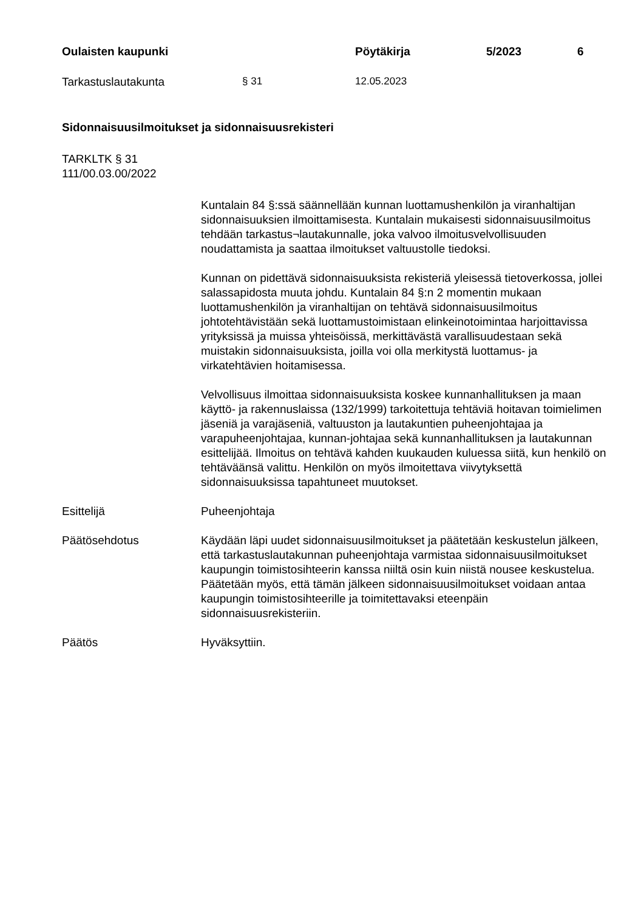Oulaisten kaupunki Pöytäkirja 5/2023 6
Tarkastuslautakunta § 31 12.05.2023
Sidonnaisuusilmoitukset ja sidonnaisuusrekisteri
TARKLTK § 31
111/00.03.00/2022
Kuntalain 84 §:ssä säännellään kunnan luottamushenkilön ja viranhaltijan sidonnaisuuksien ilmoittamisesta. Kuntalain mukaisesti sidonnaisuusilmoitus tehdään tarkastus¬lautakunnalle, joka valvoo ilmoitusvelvollisuuden noudattamista ja saattaa ilmoitukset valtuustolle tiedoksi.
Kunnan on pidettävä sidonnaisuuksista rekisteriä yleisessä tietoverkossa, jollei salassapidosta muuta johdu. Kuntalain 84 §:n 2 momentin mukaan luottamushenkilön ja viranhaltijan on tehtävä sidonnaisuusilmoitus johtotehtävistään sekä luottamustoimistaan elinkeinotoimintaa harjoittavissa yrityksissä ja muissa yhteisöissä, merkittävästä varallisuudestaan sekä muistakin sidonnaisuuksista, joilla voi olla merkitystä luottamus- ja virkatehtävien hoitamisessa.
Velvollisuus ilmoittaa sidonnaisuuksista koskee kunnanhallituksen ja maan käyttö- ja rakennuslaissa (132/1999) tarkoitettuja tehtäviä hoitavan toimielimen jäseniä ja varajäseniä, valtuuston ja lautakuntien puheenjohtajaa ja varapuheenjohtajaa, kunnan-johtajaa sekä kunnanhallituksen ja lautakunnan esittelijää. Ilmoitus on tehtävä kahden kuukauden kuluessa siitä, kun henkilö on tehtäväänsä valittu. Henkilön on myös ilmoitettava viivytyksettä sidonnaisuuksissa tapahtuneet muutokset.
Esittelijä Puheenjohtaja
Päätösehdotus Käydään läpi uudet sidonnaisuusilmoitukset ja päätetään keskustelun jälkeen, että tarkastuslautakunnan puheenjohtaja varmistaa sidonnaisuusilmoitukset kaupungin toimistosihteerin kanssa niiltä osin kuin niistä nousee keskustelua. Päätetään myös, että tämän jälkeen sidonnaisuusilmoitukset voidaan antaa kaupungin toimistosihteerille ja toimitettavaksi eteenpäin sidonnaisuusrekisteriin.
Päätös Hyväksyttiin.